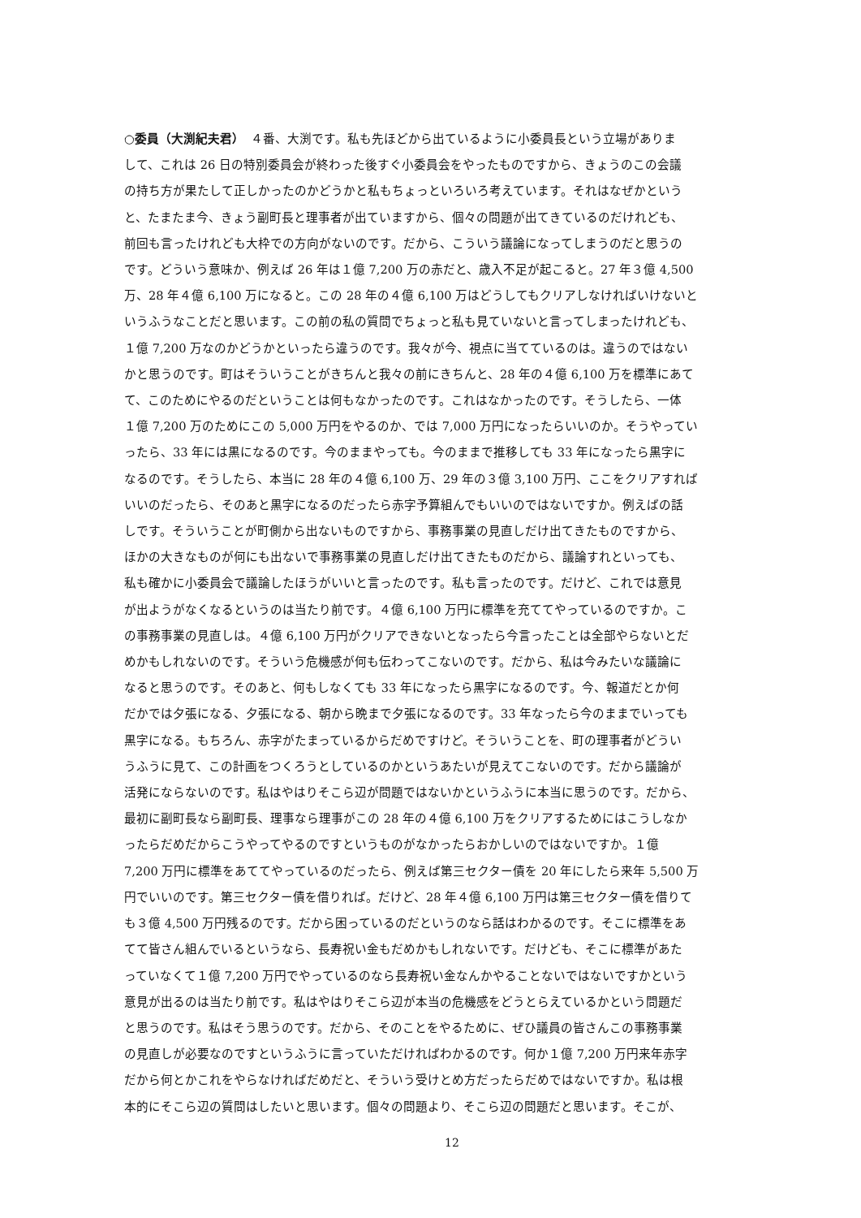○委員（大渕紀夫君）　４番、大渕です。私も先ほどから出ているように小委員長という立場がありま
して、これは 26 日の特別委員会が終わった後すぐ小委員会をやったものですから、きょうのこの会議
の持ち方が果たして正しかったのかどうかと私もちょっといろいろ考えています。それはなぜかという
と、たまたま今、きょう副町長と理事者が出ていますから、個々の問題が出てきているのだけれども、
前回も言ったけれども大枠での方向がないのです。だから、こういう議論になってしまうのだと思うの
です。どういう意味か、例えば 26 年は１億 7,200 万の赤だと、歳入不足が起こると。27 年３億 4,500
万、28 年４億 6,100 万になると。この 28 年の４億 6,100 万はどうしてもクリアしなければいけないと
いうふうなことだと思います。この前の私の質問でちょっと私も見ていないと言ってしまったけれども、
１億 7,200 万なのかどうかといったら違うのです。我々が今、視点に当てているのは。違うのではない
かと思うのです。町はそういうことがきちんと我々の前にきちんと、28 年の４億 6,100 万を標準にあて
て、このためにやるのだということは何もなかったのです。これはなかったのです。そうしたら、一体
１億 7,200 万のためにこの 5,000 万円をやるのか、では 7,000 万円になったらいいのか。そうやってい
ったら、33 年には黒になるのです。今のままやっても。今のままで推移しても 33 年になったら黒字に
なるのです。そうしたら、本当に 28 年の４億 6,100 万、29 年の３億 3,100 万円、ここをクリアすれば
いいのだったら、そのあと黒字になるのだったら赤字予算組んでもいいのではないですか。例えばの話
しです。そういうことが町側から出ないものですから、事務事業の見直しだけ出てきたものですから、
ほかの大きなものが何にも出ないで事務事業の見直しだけ出てきたものだから、議論すれといっても、
私も確かに小委員会で議論したほうがいいと言ったのです。私も言ったのです。だけど、これでは意見
が出ようがなくなるというのは当たり前です。４億 6,100 万円に標準を充ててやっているのですか。こ
の事務事業の見直しは。４億 6,100 万円がクリアできないとなったら今言ったことは全部やらないとだ
めかもしれないのです。そういう危機感が何も伝わってこないのです。だから、私は今みたいな議論に
なると思うのです。そのあと、何もしなくても 33 年になったら黒字になるのです。今、報道だとか何
だかでは夕張になる、夕張になる、朝から晩まで夕張になるのです。33 年なったら今のままでいっても
黒字になる。もちろん、赤字がたまっているからだめですけど。そういうことを、町の理事者がどうい
うふうに見て、この計画をつくろうとしているのかというあたいが見えてこないのです。だから議論が
活発にならないのです。私はやはりそこら辺が問題ではないかというふうに本当に思うのです。だから、
最初に副町長なら副町長、理事なら理事がこの 28 年の４億 6,100 万をクリアするためにはこうしなか
ったらだめだからこうやってやるのですというものがなかったらおかしいのではないですか。１億
7,200 万円に標準をあててやっているのだったら、例えば第三セクター債を 20 年にしたら来年 5,500 万
円でいいのです。第三セクター債を借りれば。だけど、28 年４億 6,100 万円は第三セクター債を借りて
も３億 4,500 万円残るのです。だから困っているのだというのなら話はわかるのです。そこに標準をあ
てて皆さん組んでいるというなら、長寿祝い金もだめかもしれないです。だけども、そこに標準があた
っていなくて１億 7,200 万円でやっているのなら長寿祝い金なんかやることないではないですかという
意見が出るのは当たり前です。私はやはりそこら辺が本当の危機感をどうとらえているかという問題だ
と思うのです。私はそう思うのです。だから、そのことをやるために、ぜひ議員の皆さんこの事務事業
の見直しが必要なのですというふうに言っていただければわかるのです。何か１億 7,200 万円来年赤字
だから何とかこれをやらなければだめだと、そういう受けとめ方だったらだめではないですか。私は根
本的にそこら辺の質問はしたいと思います。個々の問題より、そこら辺の問題だと思います。そこが、
12